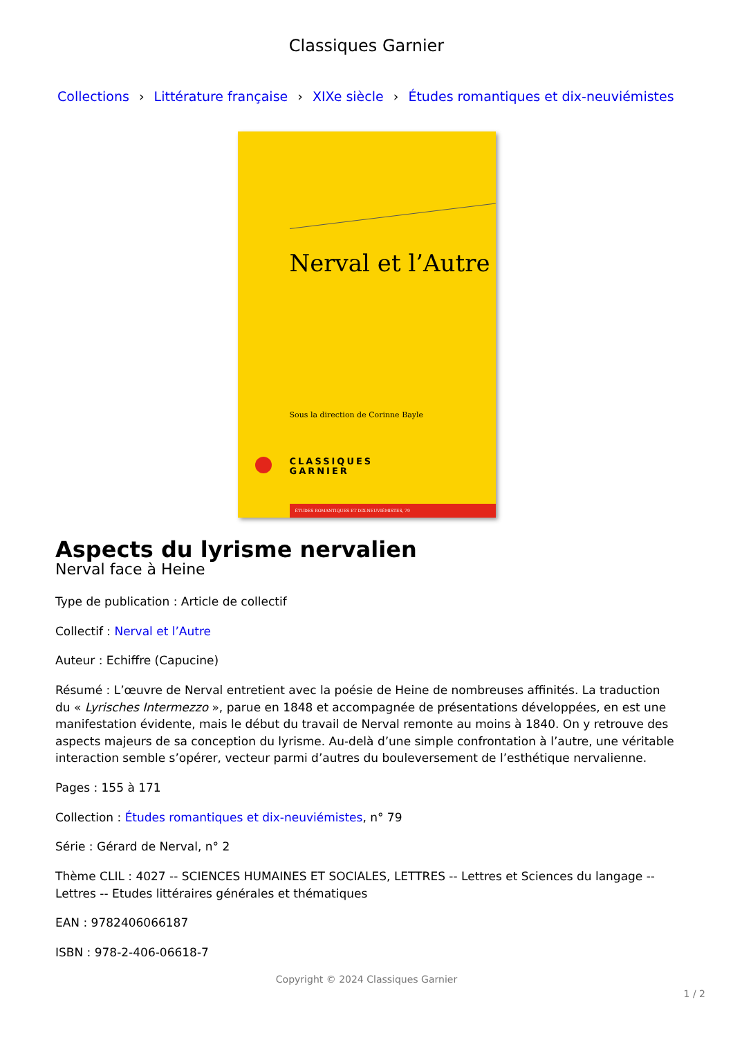Classiques Garnier
Collections › Littérature française › XIXe siècle › Études romantiques et dix-neuviémistes
Nerval et l’Autre
Sous la direction de Corinne Bayle
CLASSIQUES
GARNIER
ÉTUDES ROMANTIQUES ET DIX-NEUVIÉMISTES, 79
Aspects du lyrisme nervalien
Nerval face à Heine
Type de publication : Article de collectif
Collectif : Nerval et l’Autre
Auteur : Echiffre (Capucine)
Résumé : L’œuvre de Nerval entretient avec la poésie de Heine de nombreuses affinités. La traduction du « Lyrisches Intermezzo », parue en 1848 et accompagnée de présentations développées, en est une manifestation évidente, mais le début du travail de Nerval remonte au moins à 1840. On y retrouve des aspects majeurs de sa conception du lyrisme. Au-delà d’une simple confrontation à l’autre, une véritable interaction semble s’opérer, vecteur parmi d’autres du bouleversement de l’esthétique nervalienne.
Pages : 155 à 171
Collection : Études romantiques et dix-neuviémistes, n° 79
Série : Gérard de Nerval, n° 2
Thème CLIL : 4027 -- SCIENCES HUMAINES ET SOCIALES, LETTRES -- Lettres et Sciences du langage -- Lettres -- Etudes littéraires générales et thématiques
EAN : 9782406066187
ISBN : 978-2-406-06618-7
Copyright © 2024 Classiques Garnier
1 / 2